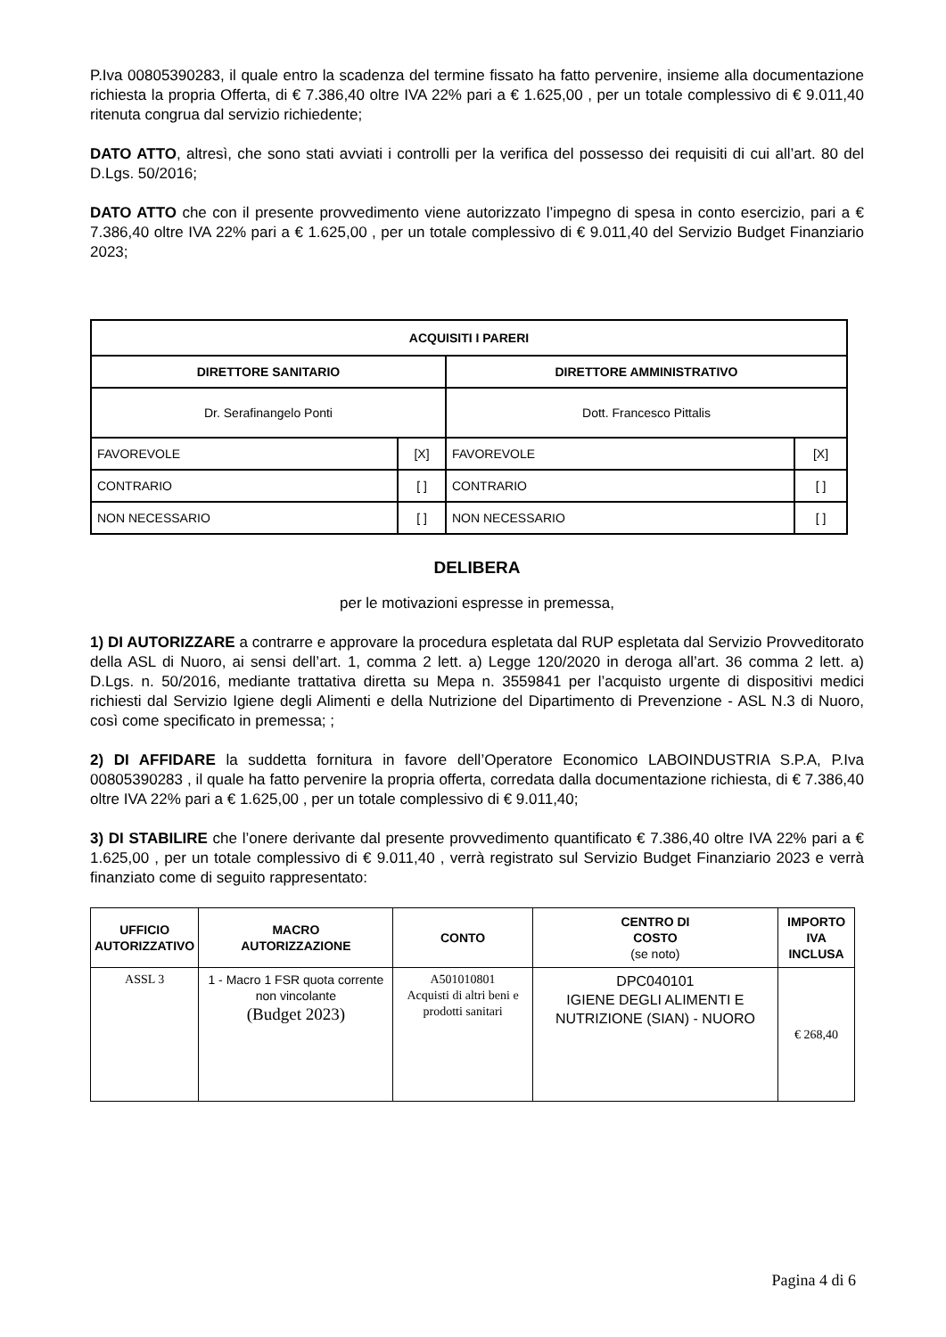P.Iva 00805390283, il quale entro la scadenza del termine fissato ha fatto pervenire, insieme alla documentazione richiesta la propria Offerta, di € 7.386,40 oltre IVA 22% pari a € 1.625,00 , per un totale complessivo di € 9.011,40 ritenuta congrua dal servizio richiedente;
DATO ATTO, altresì, che sono stati avviati i controlli per la verifica del possesso dei requisiti di cui all’art. 80 del D.Lgs. 50/2016;
DATO ATTO che con il presente provvedimento viene autorizzato l’impegno di spesa in conto esercizio, pari a € 7.386,40 oltre IVA 22% pari a € 1.625,00 , per un totale complessivo di € 9.011,40 del Servizio Budget Finanziario 2023;
| ACQUISITI I PARERI | | | |
| DIRETTORE SANITARIO | | DIRETTORE AMMINISTRATIVO | |
| Dr. Serafinangelo Ponti | | Dott. Francesco Pittalis | |
| FAVOREVOLE | [X] | FAVOREVOLE | [X] |
| CONTRARIO | [ ] | CONTRARIO | [ ] |
| NON NECESSARIO | [ ] | NON NECESSARIO | [ ] |
DELIBERA
per le motivazioni espresse in premessa,
1) DI AUTORIZZARE a contrarre e approvare la procedura espletata dal RUP espletata dal Servizio Provveditorato della ASL di Nuoro, ai sensi dell’art. 1, comma 2 lett. a) Legge 120/2020 in deroga all’art. 36 comma 2 lett. a) D.Lgs. n. 50/2016, mediante trattativa diretta su Mepa n. 3559841 per l’acquisto urgente di dispositivi medici richiesti dal Servizio Igiene degli Alimenti e della Nutrizione del Dipartimento di Prevenzione - ASL N.3 di Nuoro, così come specificato in premessa; ;
2) DI AFFIDARE la suddetta fornitura in favore dell’Operatore Economico LABOINDUSTRIA S.P.A, P.Iva 00805390283 , il quale ha fatto pervenire la propria offerta, corredata dalla documentazione richiesta, di € 7.386,40 oltre IVA 22% pari a € 1.625,00 , per un totale complessivo di € 9.011,40;
3) DI STABILIRE che l’onere derivante dal presente provvedimento quantificato € 7.386,40 oltre IVA 22% pari a € 1.625,00 , per un totale complessivo di € 9.011,40 , verrà registrato sul Servizio Budget Finanziario 2023 e verrà finanziato come di seguito rappresentato:
| UFFICIO AUTORIZZATIVO | MACRO AUTORIZZAZIONE | CONTO | CENTRO DI COSTO (se noto) | IMPORTO IVA INCLUSA |
| ASSL 3 | 1 - Macro 1 FSR quota corrente non vincolante (Budget 2023) | A501010801 Acquisti di altri beni e prodotti sanitari | DPC040101 IGIENE DEGLI ALIMENTI E NUTRIZIONE (SIAN) - NUORO | € 268,40 |
Pagina 4 di 6